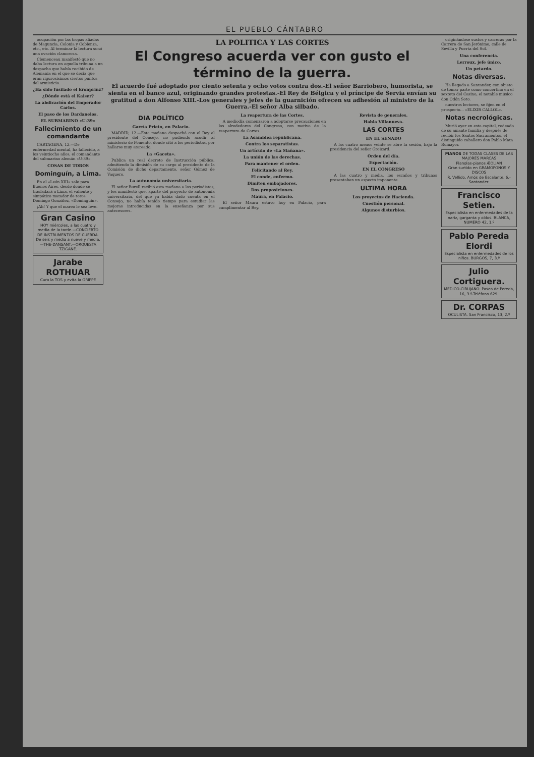EL PUEBLO CÁNTABRO
ocupación por las tropas aliadas de Maguncia, Colonia y Coblenza, etc., etc. Al terminar la lectura sonó una ovación clamorosa.
Clemenceau manifestó que no daba lectura en aquella tribuna a un despacho que había recibido de Alemania en el que se decía que eran rigurosísimos ciertos puntos del armisticio.
¿Ha sido fusilado el kronprinz?
¿Dónde está el Kaiser?
La abdicación del Emperador Carlos.
El paso de los Dardanelos.
EL SUBMARINO «U-39»
Fallecimiento de un comandante
CARTAGENA, 12.—De enfermedad mental, ha fallecido, a los veintiocho años, el comandante del submarino alemán «U-39».
COSAS DE TOROS
Dominguín, a Lima.
En el «León XIII» sale para Buenos Aires, desde donde se trasladará a Lima, el valiente y simpático matador de toros Domingo González, «Dominguín».
¡Ah! Y que el mareo le sea leve.
Gran Casino
HOY miércoles, a las cuatro y media de la tarde.—CONCIERTO DE INSTRUMENTOS DE CUERDA. De seis y media a nueve y media.—THE-DANSANT.—ORQUESTA TZIGANE.
Jarabe ROTHUAR
Cura la TOS y evita la GRIPPE
LA POLITICA Y LAS CORTES
El Congreso acuerda ver con gusto el término de la guerra.
El acuerdo fué adoptado por ciento setenta y ocho votos contra dos.-El señor Barriobero, humorista, se sienta en el banco azul, originando grandes protestas.-El Rey de Bélgica y el príncipe de Servia envían su gratitud a don Alfonso XIII.-Los generales y jefes de la guarnición ofrecen su adhesión al ministro de la Guerra.-El señor Alba silbado.
DIA POLÍTICO
García Prieto, en Palacio.
MADRID, 12.—Esta mañana despachó con el Rey el presidente del Consejo, no pudiendo acudir al ministerio de Fomento, donde citó a los periodistas, por hallarse muy atareado.
La «Gaceta».
Publica un real decreto de Instrucción pública, admitiendo la dimisión de su cargo al presidente de la Comisión de dicho departamento, señor Gómez de Vaquero.
La autonomía universitaria.
El señor Burell recibió esta mañana a los periodistas, y les manifestó que, aparte del proyecto de autonomía universitaria, del que ya había dado cuenta en el Consejo, no había tenido tiempo para estudiar las mejoras introducidas en la enseñanza por sus antecesores.
La reapertura de las Cortes.
A mediodía comenzaron a adoptarse precauciones en los alrededores del Congreso, con motivo de la reapertura de Cortes.
La Asamblea republicana.
Contra los separatistas.
Un artículo de «La Mañana».
La unión de las derechas.
Para mantener el orden.
Felicitando al Rey.
El conde, enfermo.
Dimiten embajadores.
Dos proposiciones.
Maura, en Palacio.
El señor Maura estuvo hoy en Palacio, para cumplimentar al Rey.
Revista de generales.
Habla Villanueva.
LAS CORTES
EN EL SENADO
A las cuatro menos veinte se abre la sesión, bajo la presidencia del señor Groizard.
Orden del día.
Expectación.
EN EL CONGRESO
A las cuatro y media, los escaños y tribunas presentaban un aspecto imponente.
ULTIMA HORA
Los proyectos de Hacienda.
Cuestión personal.
Algunos disturbios.
originándose sustos y carreras por la Carrera de San Jerónimo, calle de Sevilla y Puerta del Sol.
Una conferencia.
Lerroux, jefe único.
Un petardo.
Notas diversas.
Ha llegado a Santander, con objeto de tomar parte como concertino en el sexteto del Casino, el notable músico don Odón Soto.
nuestros lectores, se fijen en el prospecto... «ELIXIR CALLOL».
Notas necrológicas.
Murió ayer en esta capital, rodeado de su amante familia y después de recibir los Santos Sacramentos, el distinguido caballero don Pablo Mata Rumayor.
PIANOS DE TODAS CLASES DE LAS MAJORES MARCAS
Pianolas-pianos ÆOLIAN
Gran surtido en GRAMOFONOS Y DISCOS
R. Vellido, Amós de Escalante, 6.-Santander.
Francisco Setien.
Especialista en enfermedades de la nariz, garganta y oídos. BLANCA, NUMERO 42, 1.º
Pablo Pereda Elordi
Especialista en enfermedades de los niños. BURGOS, 7, 3.º
Julio Cortiguera.
MEDICO-CIRUJANO. Paseo de Pereda, 16, 3.º-Teléfono 629.
Dr. CORPAS
OCULISTA. San Francisco, 13, 2.º